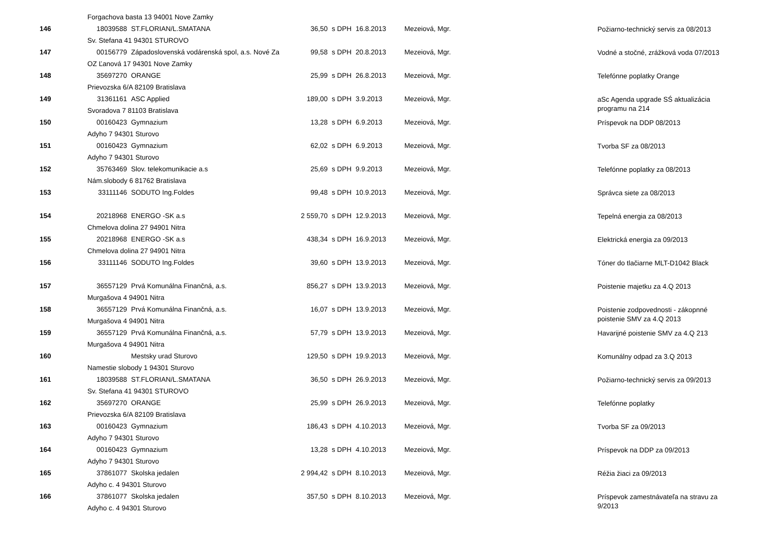| | Forgachova basta 13 94001 Nove Zamky | | | | | | |
| 146 | 18039588 | ST.FLORIAN/L.SMATANA | 36,50 | s DPH | 16.8.2013 | Mezeiová, Mgr. | Požiarno-technický servis za 08/2013 |
| | Sv. Stefana 41 94301 STUROVO | | | | | | |
| 147 | 00156779 | Západoslovenská vodárenská spol, a.s. Nové Za | 99,58 | s DPH | 20.8.2013 | Mezeiová, Mgr. | Vodné a stočné, zrážková voda 07/2013 |
| | OZ Ľanová 17 94301 Nove Zamky | | | | | | |
| 148 | 35697270 | ORANGE | 25,99 | s DPH | 26.8.2013 | Mezeiová, Mgr. | Telefónne poplatky Orange |
| | Prievozska 6/A 82109 Bratislava | | | | | | |
| 149 | 31361161 | ASC Applied | 189,00 | s DPH | 3.9.2013 | Mezeiová, Mgr. | aSc Agenda upgrade SŚ aktualizácia programu na 214 |
| | Svoradova 7 81103 Bratislava | | | | | | |
| 150 | 00160423 | Gymnazium | 13,28 | s DPH | 6.9.2013 | Mezeiová, Mgr. | Príspevok na DDP 08/2013 |
| | Adyho 7 94301 Sturovo | | | | | | |
| 151 | 00160423 | Gymnazium | 62,02 | s DPH | 6.9.2013 | Mezeiová, Mgr. | Tvorba SF za 08/2013 |
| | Adyho 7 94301 Sturovo | | | | | | |
| 152 | 35763469 | Slov. telekomunikacie a.s | 25,69 | s DPH | 9.9.2013 | Mezeiová, Mgr. | Telefónne poplatky za 08/2013 |
| | Nám.slobody 6 81762 Bratislava | | | | | | |
| 153 | 33111146 | SODUTO Ing.Foldes | 99,48 | s DPH | 10.9.2013 | Mezeiová, Mgr. | Správca siete za 08/2013 |
| 154 | 20218968 | ENERGO -SK a.s | 2 559,70 | s DPH | 12.9.2013 | Mezeiová, Mgr. | Tepelná energia za 08/2013 |
| | Chmelova dolina 27 94901 Nitra | | | | | | |
| 155 | 20218968 | ENERGO -SK a.s | 438,34 | s DPH | 16.9.2013 | Mezeiová, Mgr. | Elektrická energia za 09/2013 |
| | Chmelova dolina 27 94901 Nitra | | | | | | |
| 156 | 33111146 | SODUTO Ing.Foldes | 39,60 | s DPH | 13.9.2013 | Mezeiová, Mgr. | Tóner do tlačiarne MLT-D1042 Black |
| 157 | 36557129 | Prvá Komunálna Finančná, a.s. | 856,27 | s DPH | 13.9.2013 | Mezeiová, Mgr. | Poistenie majetku za 4.Q 2013 |
| | Murgašova 4 94901 Nitra | | | | | | |
| 158 | 36557129 | Prvá Komunálna Finančná, a.s. | 16,07 | s DPH | 13.9.2013 | Mezeiová, Mgr. | Poistenie zodpovednosti - zákopnné poistenie SMV za 4.Q 2013 |
| | Murgašova 4 94901 Nitra | | | | | | |
| 159 | 36557129 | Prvá Komunálna Finančná, a.s. | 57,79 | s DPH | 13.9.2013 | Mezeiová, Mgr. | Havarijné poistenie SMV za 4.Q 213 |
| | Murgašova 4 94901 Nitra | | | | | | |
| 160 | | Mestsky urad Sturovo | 129,50 | s DPH | 19.9.2013 | Mezeiová, Mgr. | Komunálny odpad za 3.Q 2013 |
| | Namestie slobody 1 94301 Sturovo | | | | | | |
| 161 | 18039588 | ST.FLORIAN/L.SMATANA | 36,50 | s DPH | 26.9.2013 | Mezeiová, Mgr. | Požiarno-technický servis za 09/2013 |
| | Sv. Stefana 41 94301 STUROVO | | | | | | |
| 162 | 35697270 | ORANGE | 25,99 | s DPH | 26.9.2013 | Mezeiová, Mgr. | Telefónne poplatky |
| | Prievozska 6/A 82109 Bratislava | | | | | | |
| 163 | 00160423 | Gymnazium | 186,43 | s DPH | 4.10.2013 | Mezeiová, Mgr. | Tvorba SF za 09/2013 |
| | Adyho 7 94301 Sturovo | | | | | | |
| 164 | 00160423 | Gymnazium | 13,28 | s DPH | 4.10.2013 | Mezeiová, Mgr. | Príspevok na DDP za 09/2013 |
| | Adyho 7 94301 Sturovo | | | | | | |
| 165 | 37861077 | Skolska jedalen | 2 994,42 | s DPH | 8.10.2013 | Mezeiová, Mgr. | Réžia žiaci za 09/2013 |
| | Adyho c. 4 94301 Sturovo | | | | | | |
| 166 | 37861077 | Skolska jedalen | 357,50 | s DPH | 8.10.2013 | Mezeiová, Mgr. | Príspevok zamestnávateľa na stravu za 9/2013 |
| | Adyho c. 4 94301 Sturovo | | | | | | |